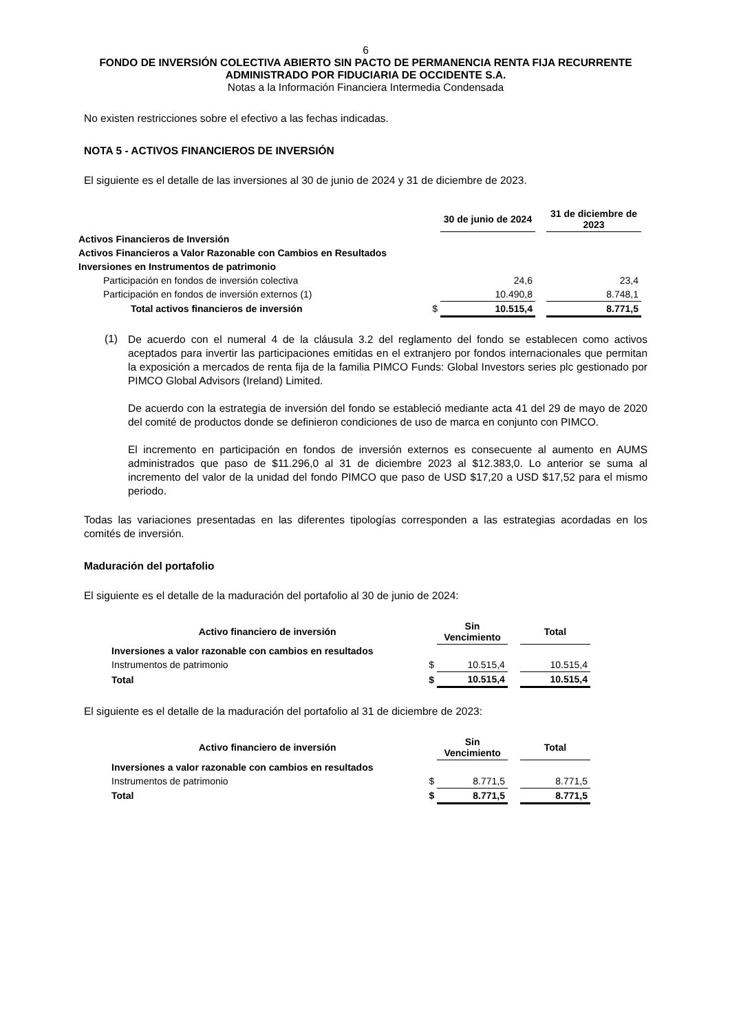6
FONDO DE INVERSIÓN COLECTIVA ABIERTO SIN PACTO DE PERMANENCIA RENTA FIJA RECURRENTE
ADMINISTRADO POR FIDUCIARIA DE OCCIDENTE S.A.
Notas a la Información Financiera Intermedia Condensada
No existen restricciones sobre el efectivo a las fechas indicadas.
NOTA 5 - ACTIVOS FINANCIEROS DE INVERSIÓN
El siguiente es el detalle de las inversiones al 30 de junio de 2024 y 31 de diciembre de 2023.
| | | 30 de junio de 2024 | | 31 de diciembre de 2023 |
| --- | --- | --- | --- | --- |
| Activos Financieros de Inversión | | | | |
| Activos Financieros a Valor Razonable con Cambios en Resultados | | | | |
| Inversiones en Instrumentos de patrimonio | | | | |
| Participación en fondos de inversión colectiva | | 24,6 | | 23,4 |
| Participación en fondos de inversión externos (1) | | 10.490,8 | | 8.748,1 |
| Total activos financieros de inversión | $ | 10.515,4 | | 8.771,5 |
(1)
De acuerdo con el numeral 4 de la cláusula 3.2 del reglamento del fondo se establecen como activos aceptados para invertir las participaciones emitidas en el extranjero por fondos internacionales que permitan la exposición a mercados de renta fija de la familia PIMCO Funds: Global Investors series plc gestionado por PIMCO Global Advisors (Ireland) Limited.
De acuerdo con la estrategia de inversión del fondo se estableció mediante acta 41 del 29 de mayo de 2020 del comité de productos donde se definieron condiciones de uso de marca en conjunto con PIMCO.
El incremento en participación en fondos de inversión externos es consecuente al aumento en AUMS administrados que paso de $11.296,0 al 31 de diciembre 2023 al $12.383,0. Lo anterior se suma al incremento del valor de la unidad del fondo PIMCO que paso de USD $17,20 a USD $17,52 para el mismo periodo.
Todas las variaciones presentadas en las diferentes tipologías corresponden a las estrategias acordadas en los comités de inversión.
Maduración del portafolio
El siguiente es el detalle de la maduración del portafolio al 30 de junio de 2024:
| Activo financiero de inversión | | Sin Vencimiento | | Total |
| Inversiones a valor razonable con cambios en resultados | | | | |
| Instrumentos de patrimonio | $ | 10.515,4 | | 10.515,4 |
| Total | $ | 10.515,4 | | 10.515,4 |
El siguiente es el detalle de la maduración del portafolio al 31 de diciembre de 2023:
| Activo financiero de inversión | | Sin Vencimiento | | Total |
| Inversiones a valor razonable con cambios en resultados | | | | |
| Instrumentos de patrimonio | $ | 8.771,5 | | 8.771,5 |
| Total | $ | 8.771,5 | | 8.771,5 |